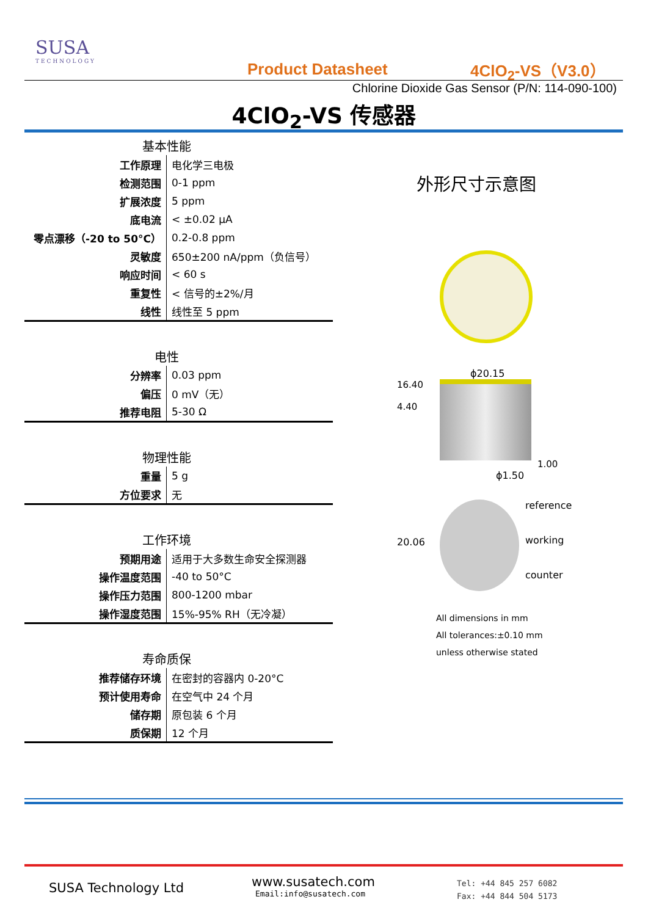SUSA
TECHNOLOGY
Product Datasheet 4ClO<sub>2</sub>-VS（V3.0）
Chlorine Dioxide Gas Sensor (P/N: 114-090-100)
4ClO<sub>2</sub>-VS 传感器
| 基本性能 | |
| --- | --- |
| 工作原理 | 电化学三电极 |
| 检测范围 | 0-1 ppm |
| 扩展浓度 | 5 ppm |
| 底电流 | < ±0.02 μA |
| 零点漂移（-20 to 50°C） | 0.2-0.8 ppm |
| 灵敏度 | 650±200 nA/ppm（负信号） |
| 响应时间 | < 60 s |
| 重复性 | < 信号的±2%/月 |
| 线性 | 线性至 5 ppm |
| 电性 | |
| --- | --- |
| 分辨率 | 0.03 ppm |
| 偏压 | 0 mV（无） |
| 推荐电阻 | 5-30 Ω |
| 物理性能 | |
| --- | --- |
| 重量 | 5 g |
| 方位要求 | 无 |
| 工作环境 | |
| --- | --- |
| 预期用途 | 适用于大多数生命安全探测器 |
| 操作温度范围 | -40 to 50°C |
| 操作压力范围 | 800-1200 mbar |
| 操作湿度范围 | 15%-95% RH（无冷凝） |
| 寿命质保 | |
| --- | --- |
| 推荐储存环境 | 在密封的容器内 0-20°C |
| 预计使用寿命 | 在空气中 24 个月 |
| 储存期 | 原包装 6 个月 |
| 质保期 | 12 个月 |
外形尺寸示意图
ϕ20.15
16.40
4.40
1.00
ϕ1.50
20.06
reference
working
counter
All dimensions in mm
All tolerances:±0.10 mm
unless otherwise stated
SUSA Technology Ltd
www.susatech.com
Email:info@susatech.com
Tel: +44 845 257 6082
Fax: +44 844 504 5173